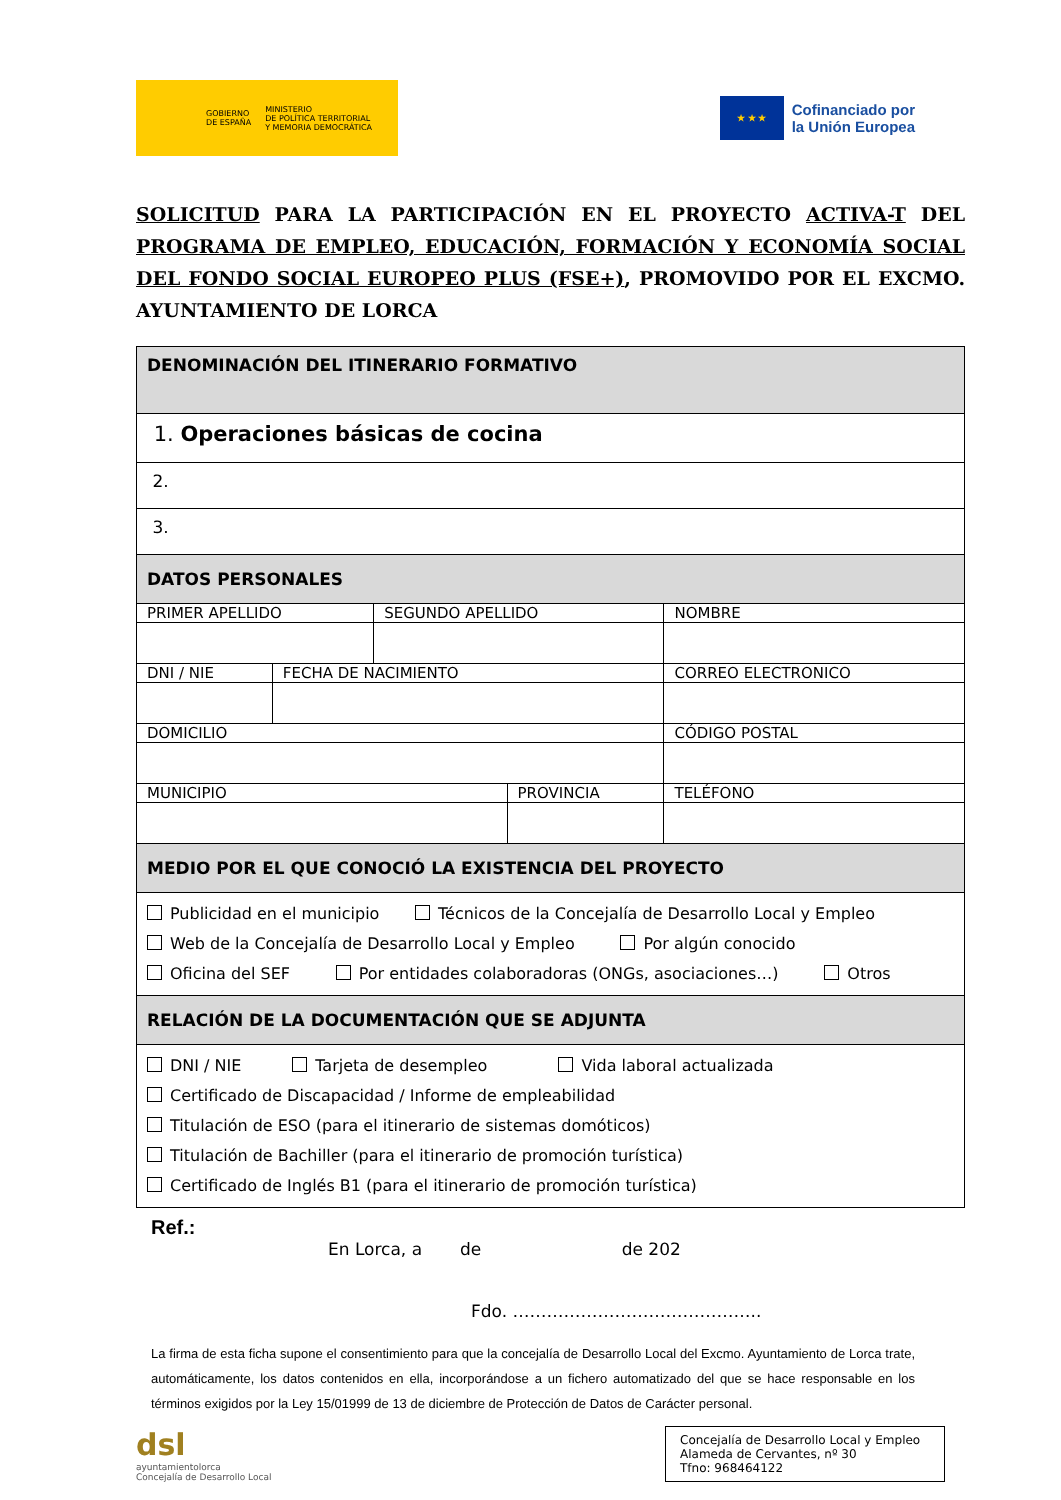GOBIERNO
DE ESPAÑA MINISTERIO
DE POLÍTICA TERRITORIAL
Y MEMORIA DEMOCRÁTICA
★ ★ ★
Cofinanciado por
la Unión Europea
SOLICITUD PARA LA PARTICIPACIÓN EN EL PROYECTO ACTIVA-T DEL PROGRAMA DE EMPLEO, EDUCACIÓN, FORMACIÓN Y ECONOMÍA SOCIAL DEL FONDO SOCIAL EUROPEO PLUS (FSE+), PROMOVIDO POR EL EXCMO. AYUNTAMIENTO DE LORCA
| DENOMINACIÓN DEL ITINERARIO FORMATIVO | | | | | | | |
| 1. Operaciones básicas de cocina | | | | | | | |
| 2. | | | | | | | |
| 3. | | | | | | | |
| DATOS PERSONALES | | | | | | | |
| PRIMER APELLIDO | | SEGUNDO APELLIDO | | | NOMBRE | | |
| DNI / NIE | FECHA DE NACIMIENTO | | | CORREO ELECTRONICO | | | |
| DOMICILIO | | | | | | | CÓDIGO POSTAL |
| MUNICIPIO | | | PROVINCIA | | | TELÉFONO | |
| MEDIO POR EL QUE CONOCIÓ LA EXISTENCIA DEL PROYECTO | | | | | | | |
| Publicidad en el municipio Técnicos de la Concejalía de Desarrollo Local y Empleo Web de la Concejalía de Desarrollo Local y Empleo Por algún conocido Oficina del SEF Por entidades colaboradoras (ONGs, asociaciones…) Otros | | | | | | | |
| RELACIÓN DE LA DOCUMENTACIÓN QUE SE ADJUNTA | | | | | | | |
| DNI / NIE Tarjeta de desempleo Vida laboral actualizada Certificado de Discapacidad / Informe de empleabilidad Titulación de ESO (para el itinerario de sistemas domóticos) Titulación de Bachiller (para el itinerario de promoción turística) Certificado de Inglés B1 (para el itinerario de promoción turística) | | | | | | | |
Ref.:
En Lorca, a de de 202
Fdo. ……………………………………..
La firma de esta ficha supone el consentimiento para que la concejalía de Desarrollo Local del Excmo. Ayuntamiento de Lorca trate, automáticamente, los datos contenidos en ella, incorporándose a un fichero automatizado del que se hace responsable en los términos exigidos por la Ley 15/01999 de 13 de diciembre de Protección de Datos de Carácter personal.
dsl
ayuntamientolorca
Concejalía de Desarrollo Local
Concejalía de Desarrollo Local y Empleo
Alameda de Cervantes, nº 30
Tfno: 968464122